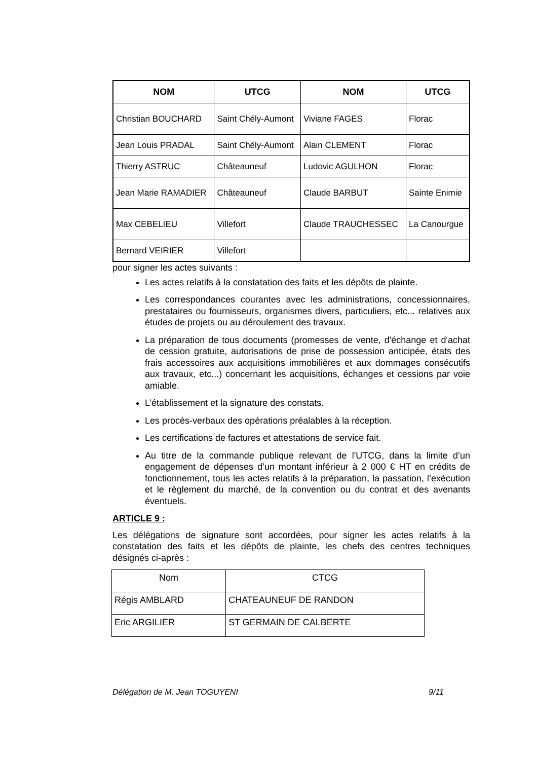| NOM | UTCG | NOM | UTCG |
| --- | --- | --- | --- |
| Christian BOUCHARD | Saint Chély-Aumont | Viviane FAGES | Florac |
| Jean Louis PRADAL | Saint Chély-Aumont | Alain CLEMENT | Florac |
| Thierry ASTRUC | Châteauneuf | Ludovic AGULHON | Florac |
| Jean Marie RAMADIER | Châteauneuf | Claude BARBUT | Sainte Enimie |
| Max CEBELIEU | Villefort | Claude TRAUCHESSEC | La Canourgue |
| Bernard VEIRIER | Villefort | | |
pour signer les actes suivants :
Les actes relatifs à la constatation des faits et les dépôts de plainte.
Les correspondances courantes avec les administrations, concessionnaires, prestataires ou fournisseurs, organismes divers, particuliers, etc... relatives aux études de projets ou au déroulement des travaux.
La préparation de tous documents (promesses de vente, d'échange et d'achat de cession gratuite, autorisations de prise de possession anticipée, états des frais accessoires aux acquisitions immobilières et aux dommages consécutifs aux travaux, etc...) concernant les acquisitions, échanges et cessions par voie amiable.
L’établissement et la signature des constats.
Les procès-verbaux des opérations préalables à la réception.
Les certifications de factures et attestations de service fait.
Au titre de la commande publique relevant de l'UTCG, dans la limite d’un engagement de dépenses d’un montant inférieur à 2 000 € HT en crédits de fonctionnement, tous les actes relatifs à la préparation, la passation, l’exécution et le règlement du marché, de la convention ou du contrat et des avenants éventuels.
ARTICLE 9 :
Les délégations de signature sont accordées, pour signer les actes relatifs à la constatation des faits et les dépôts de plainte, les chefs des centres techniques désignés ci-après :
| Nom | CTCG |
| Régis AMBLARD | CHATEAUNEUF DE RANDON |
| Eric ARGILIER | ST GERMAIN DE CALBERTE |
Délégation de M. Jean TOGUYENI 9/11